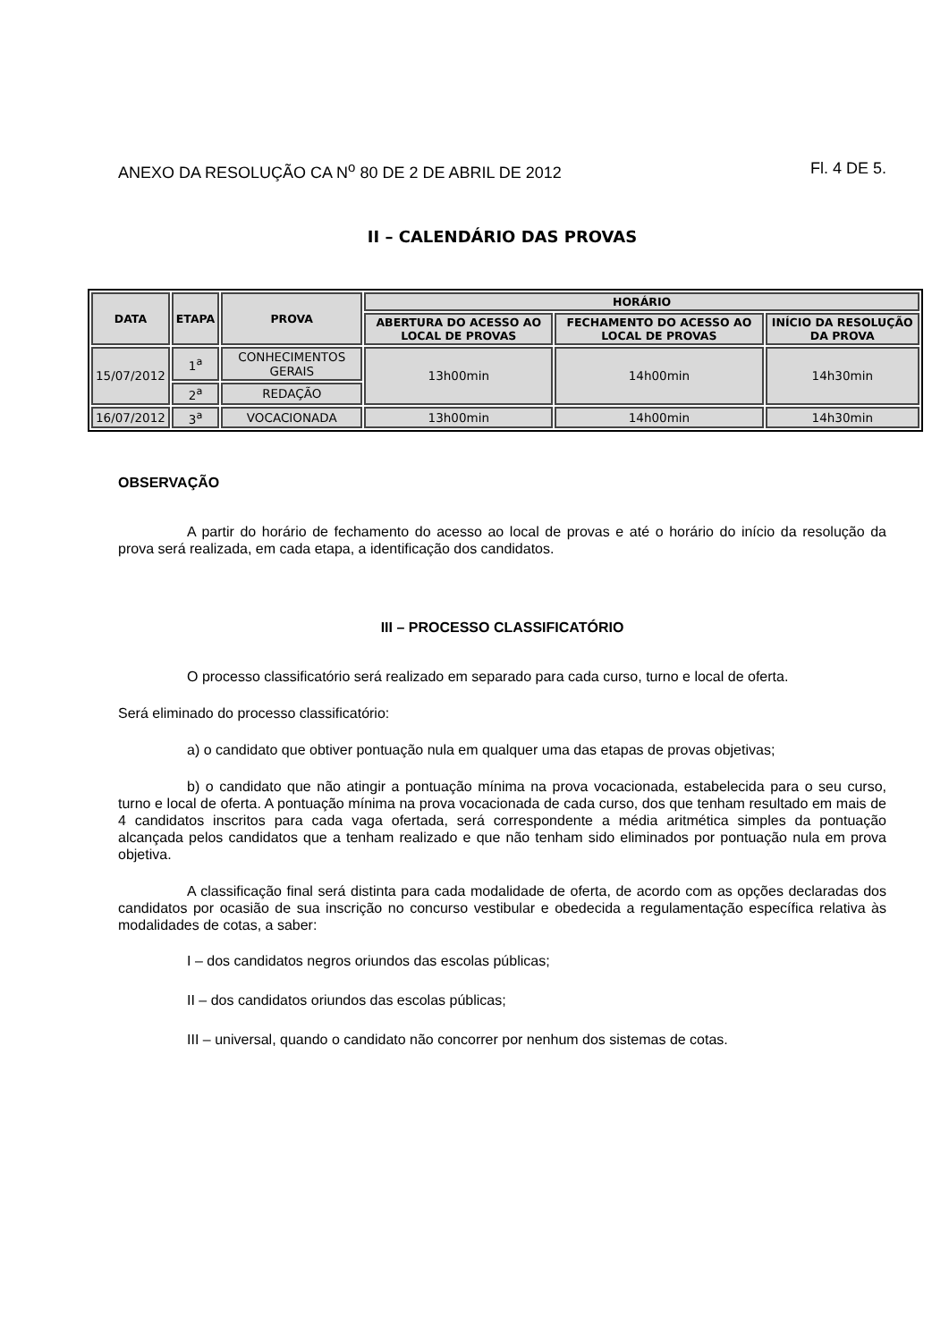ANEXO DA RESOLUÇÃO CA N<sup>o</sup> 80 DE 2 DE ABRIL DE 2012 Fl. 4 DE 5.
II – CALENDÁRIO DAS PROVAS
| DATA | ETAPA | PROVA | HORÁRIO | | |
| --- | --- | --- | --- | --- | --- |
| | | | ABERTURA DO ACESSO AO LOCAL DE PROVAS | FECHAMENTO DO ACESSO AO LOCAL DE PROVAS | INÍCIO DA RESOLUÇÃO DA PROVA |
| 15/07/2012 | 1<sup>a</sup> | CONHECIMENTOS GERAIS | 13h00min | 14h00min | 14h30min |
| | 2<sup>a</sup> | REDAÇÃO | | | |
| 16/07/2012 | 3<sup>a</sup> | VOCACIONADA | 13h00min | 14h00min | 14h30min |
OBSERVAÇÃO
A partir do horário de fechamento do acesso ao local de provas e até o horário do início da resolução da prova será realizada, em cada etapa, a identificação dos candidatos.
III – PROCESSO CLASSIFICATÓRIO
O processo classificatório será realizado em separado para cada curso, turno e local de oferta.
Será eliminado do processo classificatório:
a) o candidato que obtiver pontuação nula em qualquer uma das etapas de provas objetivas;
b) o candidato que não atingir a pontuação mínima na prova vocacionada, estabelecida para o seu curso, turno e local de oferta. A pontuação mínima na prova vocacionada de cada curso, dos que tenham resultado em mais de 4 candidatos inscritos para cada vaga ofertada, será correspondente a média aritmética simples da pontuação alcançada pelos candidatos que a tenham realizado e que não tenham sido eliminados por pontuação nula em prova objetiva.
A classificação final será distinta para cada modalidade de oferta, de acordo com as opções declaradas dos candidatos por ocasião de sua inscrição no concurso vestibular e obedecida a regulamentação específica relativa às modalidades de cotas, a saber:
I – dos candidatos negros oriundos das escolas públicas;
II – dos candidatos oriundos das escolas públicas;
III – universal, quando o candidato não concorrer por nenhum dos sistemas de cotas.